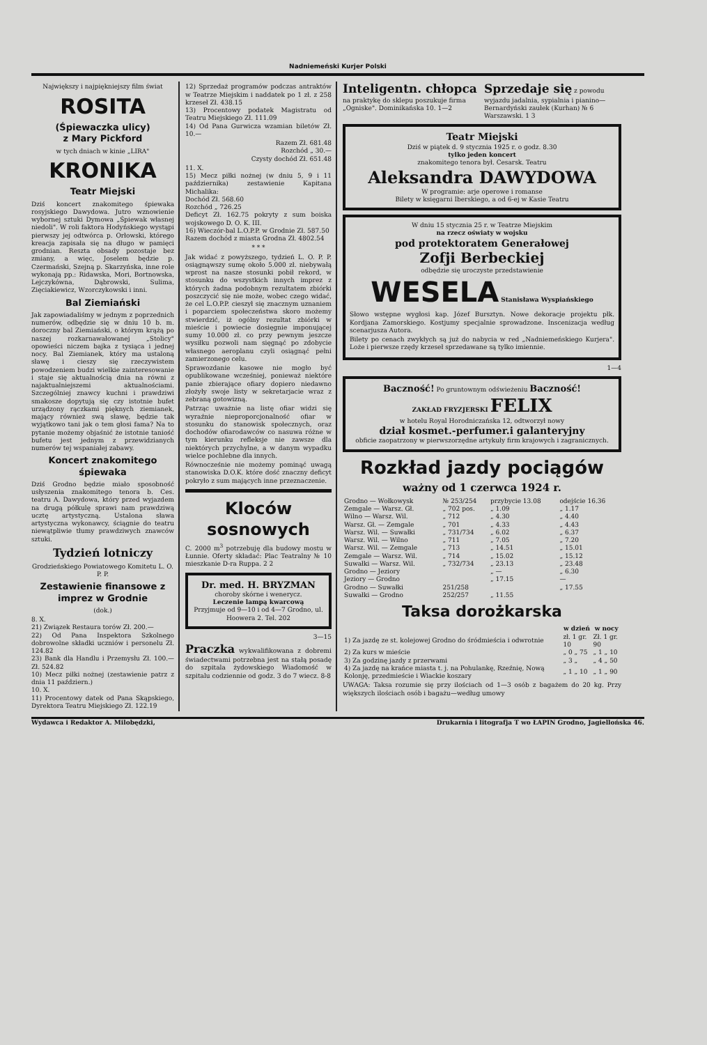Nadniemeński Kurjer Polski
Największy i najpiękniejszy film świat
ROSITA
(Śpiewaczka ulicy)
z Mary Pickford
w tych dniach w kinie „LIRA"
KRONIKA
Teatr Miejski
Dziś koncert znakomitego śpiewaka rosyjskiego Dawydowa. Jutro wznowienie wybornej sztuki Dymowa „Śpiewak własnej niedoli". W roli faktora Hodyńskiego wystąpi pierwszy jej odtwórca p. Orłowski, którego kreacja zapisała się na długo w pamięci grodnian. Reszta obsady pozostaje bez zmiany, a więc, Joselem będzie p. Czermański, Szejną p. Skarzyńska, inne role wykonają pp.: Ridawska, Mori, Bortnowska, Lejczykówna, Dąbrowski, Sulima, Zięciakiewicz, Wzorczykowski i inni.
Bal Ziemiański
Jak zapowiadaliśmy w jednym z poprzednich numerów, odbędzie się w dniu 10 b. m. doroczny bal Ziemiański, o którym krążą po naszej rozkarnawałowanej „Stolicy" opowieści niczem bajka z tysiąca i jednej nocy. Bal Ziemianek, który ma ustaloną sławę i cieszy się rzeczywistem powodzeniem budzi wielkie zainteresowanie i staje się aktualnością dnia na równi z najaktualniejszemi aktualnościami. Szczególniej znawcy kuchni i prawdziwi smakosze dopytują się czy istotnie bufet urządzony rączkami pięknych ziemianek, mający również swą sławę, będzie tak wyjątkowo tani jak o tem głosi fama? Na to pytanie możemy objaśnić że istotnie taniość bufetu jest jednym z przewidzianych numerów tej wspaniałej zabawy.
Koncert znakomitego śpiewaka
Dziś Grodno będzie miało sposobność usłyszenia znakomitego tenora b. Ces. teatru A. Dawydowa, który przed wyjazdem na drugą półkulę sprawi nam prawdziwą ucztę artystyczną. Ustalona sława artystyczna wykonawcy, ściągnie do teatru niewątpliwie tłumy prawdziwych znawców sztuki.
Tydzień lotniczy
Grodzieńskiego Powiatowego Komitetu L. O. P. P.
Zestawienie finansowe z imprez w Grodnie
(dok.)
8. X.
21) Związek Restaura torów Zł. 200.—
22) Od Pana Inspektora Szkolnego dobrowolne składki uczniów i personelu Zł. 124.82
23) Bank dla Handlu i Przemysłu Zł. 100.—Zł. 524.82
10) Mecz piłki nożnej (zestawienie patrz z dnia 11 październ.)
10. X.
11) Procentowy datek od Pana Skąpskiego, Dyrektora Teatru Miejskiego Zł. 122.19
12) Sprzedaż programów podczas antraktów w Teatrze Miejskim i naddatek po 1 zł. z 258 krzeseł Zł. 438.15
13) Procentowy podatek Magistratu od Teatru Miejskiego Zł. 111.09
14) Od Pana Gurwicza wzamian biletów Zł. 10.—
Razem Zł. 681.48
Rozchód „ 30.—
Czysty dochód Zł. 651.48
11. X.
15) Mecz piłki nożnej (w dniu 5, 9 i 11 października) zestawienie Kapitana Michalika:
Dochód Zł. 568.60
Rozchód „ 726.25
Deficyt Zł. 162.75 pokryty z sum boiska wojskowego D. O. K. III.
16) Wieczór-bal L.O.P.P. w Grodnie Zł. 587.50
Razem dochód z miasta Grodna Zł. 4802.54
* * *
Jak widać z powyższego, tydzień L. O. P. P. osiągnąwszy sumę około 5.000 zł. niebywałą wprost na nasze stosunki pobił rekord, w stosunku do wszystkich innych imprez z których żadna podobnym rezultatem zbiórki poszczycić się nie może, wobec czego widać, że cel L.O.P.P. cieszył się znacznym uznaniem i poparciem społeczeństwa skoro możemy stwierdzić, iż ogólny rezultat zbiórki w mieście i powiecie dosięgnie imponującej sumy 10.000 zł. co przy pewnym jeszcze wysiłku pozwoli nam sięgnąć po zdobycie własnego aeroplanu czyli osiągnąć pełni zamierzonego celu.
Sprawozdanie kasowe nie mogło być opublikowane wcześniej, ponieważ niektóre panie zbierające ofiary dopiero niedawno złożyły swoje listy w sekretarjacie wraz z zebraną gotowizną.
Patrząc uważnie na listę ofiar widzi się wyraźnie nieproporcjonalność ofiar w stosunku do stanowisk społecznych, oraz dochodów ofiarodawców co nasuwa różne w tym kierunku refleksje nie zawsze dla niektórych przychylne, a w danym wypadku wielce pochlebne dla innych.
Równocześnie nie możemy pominąć uwagą stanowiska D.O.K. które dość znaczny deficyt pokryło z sum mających inne przeznaczenie.
Kloców sosnowych
C. 2000 m<sup>3</sup> potrzebuję dla budowy mostu w Łunnie. Oferty składać: Plac Teatralny № 10 mieszkanie D-ra Ruppa. 2 2
Dr. med. H. BRYZMAN
choroby skórne i wenerycz.
Leczenie lampą kwarcową
Przyjmuje od 9—10 i od 4—7 Grodno, ul. Hoowera 2. Tel. 202
3—15
Praczka wykwalifikowana z dobremi świadectwami potrzebna jest na stałą posadę do szpitala żydowskiego Wiadomość w szpitalu codziennie od godz. 3 do 7 wiecz. 8-8
Inteligentn. chłopca
na praktykę do sklepu poszukuje firma „Ogniske". Dominikańska 10. 1—2
Sprzedaje się z powodu wyjazdu jadalnia, sypialnia i pianino—Bernardyński zaułek (Kurhan) № 6 Warszawski. 1 3
Teatr Miejski
Dziś w piątek d. 9 stycznia 1925 r. o godz. 8.30
tylko jeden koncert
znakomitego tenora był. Cesarsk. Teatru
Aleksandra DAWYDOWA
W programie: arje operowe i romanse
Bilety w księgarni Iberskiego, a od 6-ej w Kasie Teatru
W dniu 15 stycznia 25 r. w Teatrze Miejskim
na rzecz oświaty w wojsku
pod protektoratem Generałowej
Zofji Berbeckiej
odbędzie się uroczyste przedstawienie
WESELA Stanisława Wyspiańskiego
Słowo wstępne wygłosi kap. Józef Bursztyn. Nowe dekoracje projektu płk. Kordjana Zamorskiego. Kostjumy specjalnie sprowadzone. Inscenizacja według scenarjusza Autora.
Bilety po cenach zwykłych są już do nabycia w red „Nadniemeńskiego Kurjera". Loże i pierwsze rzędy krzeseł sprzedawane są tylko imiennie.
1—4
Baczność! Po gruntownym odświeżeniu Baczność!
ZAKŁAD FRYZJERSKI FELIX
w hotelu Royal Horodniczańska 12, odtworzył nowy
dział kosmet.-perfumer.i galanteryjny
obficie zaopatrzony w pierwszorzędne artykuły firm krajowych i zagranicznych.
Rozkład jazdy pociągów
ważny od 1 czerwca 1924 r.
| Grodno — Wołkowysk | № 253/254 | przybycie 13.08 | odejście 16.36 |
| Zemgale — Warsz. Gł. | „ 702 pos. | „ 1.09 | „ 1.17 |
| Wilno — Warsz. Wil. | „ 712 | „ 4.30 | „ 4.40 |
| Warsz. Gł. — Zemgale | „ 701 | „ 4.33 | „ 4.43 |
| Warsz. Wil. — Suwałki | „ 731/734 | „ 6.02 | „ 6.37 |
| Warsz. Wil. — Wilno | „ 711 | „ 7.05 | „ 7.20 |
| Warsz. Wil. — Zemgale | „ 713 | „ 14.51 | „ 15.01 |
| Zemgale — Warsz. Wil. | „ 714 | „ 15.02 | „ 15.12 |
| Suwałki — Warsz. Wil. | „ 732/734 | „ 23.13 | „ 23.48 |
| Grodno — Jeziory | | „ — | „ 6.30 |
| Jeziory — Grodno | | „ 17.15 | — |
| Grodno — Suwałki | 251/258 | | „ 17.55 |
| Suwałki — Grodno | 252/257 | „ 11.55 | |
Taksa dorożkarska
| | w dzień | w nocy |
| --- | --- | --- |
| 1) Za jazdę ze st. kolejowej Grodno do śródmieścia i odwrotnie | zł. 1 gr. 10 | Zł. 1 gr. 90 |
| 2) Za kurs w mieście | „ 0 „ 75 | „ 1 „ 10 |
| 3) Za godzinę jazdy z przerwami | „ 3 „ | „ 4 „ 50 |
| 4) Za jazdę na krańce miasta t. j. na Pohulankę, Rzeźnię, Nową Kolonję, przedmieście i Wiackie koszary | „ 1 „ 10 | „ 1 „ 90 |
UWAGA: Taksa rozumie się przy ilościach od 1—3 osób z bagażem do 20 kg. Przy większych ilościach osób i bagażu—według umowy
Wydawca i Redaktor A. Milobędzki, Drukarnia i litografja T wo ŁAPIN Grodno, Jagiellońska 46.